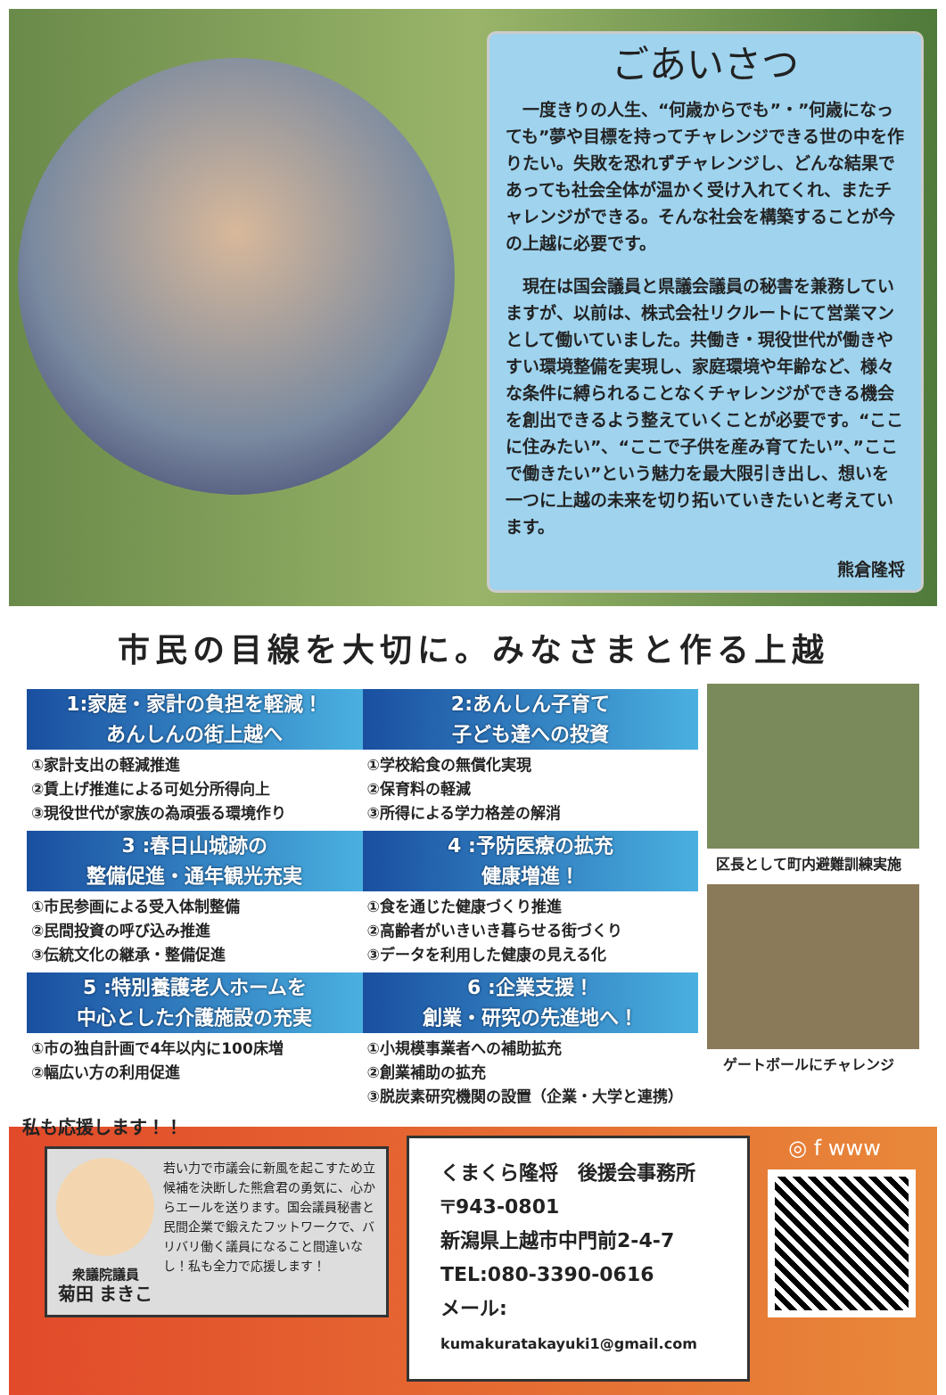ごあいさつ
　一度きりの人生、“何歳からでも”・”何歳になっても”夢や目標を持ってチャレンジできる世の中を作りたい。失敗を恐れずチャレンジし、どんな結果であっても社会全体が温かく受け入れてくれ、またチャレンジができる。そんな社会を構築することが今の上越に必要です。
　現在は国会議員と県議会議員の秘書を兼務していますが、以前は、株式会社リクルートにて営業マンとして働いていました。共働き・現役世代が働きやすい環境整備を実現し、家庭環境や年齢など、様々な条件に縛られることなくチャレンジができる機会を創出できるよう整えていくことが必要です。“ここに住みたい”、“ここで子供を産み育てたい”、”ここで働きたい”という魅力を最大限引き出し、想いを一つに上越の未来を切り拓いていきたいと考えています。
熊倉隆将
市民の目線を大切に。みなさまと作る上越
1:家庭・家計の負担を軽減！
あんしんの街上越へ
①家計支出の軽減推進
②賃上げ推進による可処分所得向上
③現役世代が家族の為頑張る環境作り
3 :春日山城跡の
整備促進・通年観光充実
①市民参画による受入体制整備
②民間投資の呼び込み推進
③伝統文化の継承・整備促進
5 :特別養護老人ホームを
中心とした介護施設の充実
①市の独自計画で4年以内に100床増
②幅広い方の利用促進
2:あんしん子育て
子ども達への投資
①学校給食の無償化実現
②保育料の軽減
③所得による学力格差の解消
4 :予防医療の拡充
健康増進！
①食を通じた健康づくり推進
②高齢者がいきいき暮らせる街づくり
③データを利用した健康の見える化
6 :企業支援！
創業・研究の先進地へ！
①小規模事業者への補助拡充
②創業補助の拡充
③脱炭素研究機関の設置（企業・大学と連携）
区長として町内避難訓練実施
ゲートボールにチャレンジ
私も応援します！！
衆議院議員
菊田 まきこ
若い力で市議会に新風を起こすため立候補を決断した熊倉君の勇気に、心からエールを送ります。国会議員秘書と民間企業で鍛えたフットワークで、バリバリ働く議員になること間違いなし！私も全力で応援します！
くまくら隆将　後援会事務所
〒943-0801
新潟県上越市中門前2-4-7
TEL:080-3390-0616
メール: kumakuratakayuki1@gmail.com
◎ f www